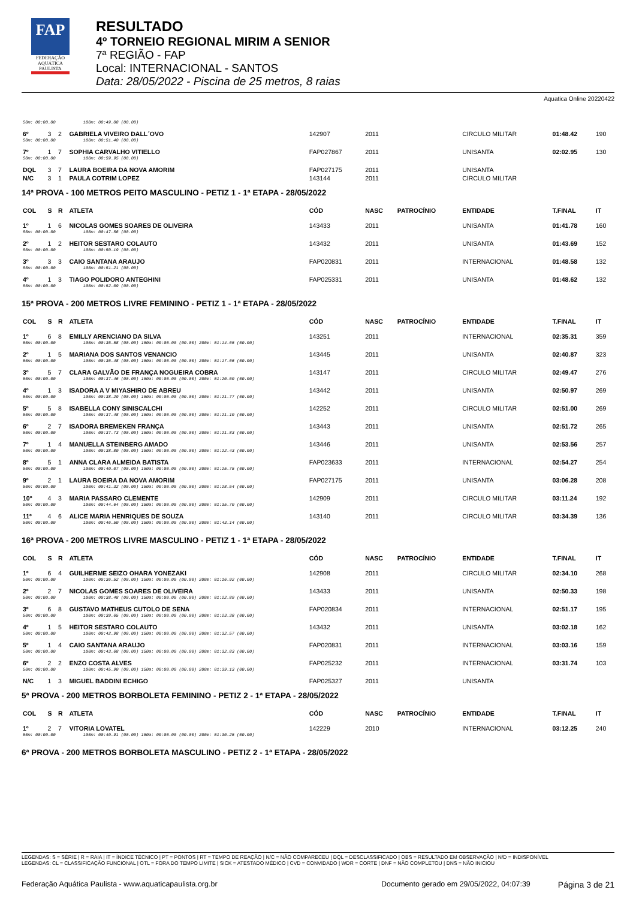FAP
FEDERAÇÃO
AQUÁTICA
PAULISTA
RESULTADO
4º TORNEIO REGIONAL MIRIM A SENIOR
7ª REGIÃO - FAP
Local: INTERNACIONAL - SANTOS
Data: 28/05/2022 - Piscina de 25 metros, 8 raias
Aquatica Online 20220422
| 50m: 00:00.00 100m: 00:49.08 (00.00) | | | | | | | | | |
| 6º | 3 | 2 | GABRIELA VIVEIRO DALL´OVO | 142907 | 2011 | | CIRCULO MILITAR | 01:48.42 | 190 |
| 50m: 00:00.00 100m: 00:51.40 (00.00) | | | | | | | | | |
| 7º | 1 | 7 | SOPHIA CARVALHO VITIELLO | FAP027867 | 2011 | | UNISANTA | 02:02.95 | 130 |
| 50m: 00:00.00 100m: 00:59.95 (00.00) | | | | | | | | | |
| DQL | 3 | 7 | LAURA BOEIRA DA NOVA AMORIM | FAP027175 | 2011 | | UNISANTA | | |
| N/C | 3 | 1 | PAULA COTRIM LOPEZ | 143144 | 2011 | | CIRCULO MILITAR | | |
| 14ª PROVA - 100 METROS PEITO MASCULINO - PETIZ 1 - 1ª ETAPA - 28/05/2022 | | | | | | | | | |
| COL | S | R | ATLETA | CÓD | NASC | PATROCÍNIO | ENTIDADE | T.FINAL | IT |
| 1º | 1 | 6 | NICOLAS GOMES SOARES DE OLIVEIRA | 143433 | 2011 | | UNISANTA | 01:41.78 | 160 |
| 50m: 00:00.00 100m: 00:47.56 (00.00) | | | | | | | | | |
| 2º | 1 | 2 | HEITOR SESTARO COLAUTO | 143432 | 2011 | | UNISANTA | 01:43.69 | 152 |
| 50m: 00:00.00 100m: 00:50.19 (00.00) | | | | | | | | | |
| 3º | 3 | 3 | CAIO SANTANA ARAUJO | FAP020831 | 2011 | | INTERNACIONAL | 01:48.58 | 132 |
| 50m: 00:00.00 100m: 00:51.21 (00.00) | | | | | | | | | |
| 4º | 1 | 3 | TIAGO POLIDORO ANTEGHINI | FAP025331 | 2011 | | UNISANTA | 01:48.62 | 132 |
| 50m: 00:00.00 100m: 00:52.09 (00.00) | | | | | | | | | |
| 15ª PROVA - 200 METROS LIVRE FEMININO - PETIZ 1 - 1ª ETAPA - 28/05/2022 | | | | | | | | | |
| COL | S | R | ATLETA | CÓD | NASC | PATROCÍNIO | ENTIDADE | T.FINAL | IT |
| 1º | 6 | 8 | EMILLY ARENCIANO DA SILVA | 143251 | 2011 | | INTERNACIONAL | 02:35.31 | 359 |
| 50m: 00:00.00 100m: 00:35.58 (00.00) 150m: 00:00.00 (00.00) 200m: 01:14.65 (00.00) | | | | | | | | | |
| 2º | 1 | 5 | MARIANA DOS SANTOS VENANCIO | 143445 | 2011 | | UNISANTA | 02:40.87 | 323 |
| 50m: 00:00.00 100m: 00:36.48 (00.00) 150m: 00:00.00 (00.00) 200m: 01:17.66 (00.00) | | | | | | | | | |
| 3º | 5 | 7 | CLARA GALVÃO DE FRANÇA NOGUEIRA COBRA | 143147 | 2011 | | CIRCULO MILITAR | 02:49.47 | 276 |
| 50m: 00:00.00 100m: 00:37.46 (00.00) 150m: 00:00.00 (00.00) 200m: 01:20.50 (00.00) | | | | | | | | | |
| 4º | 1 | 3 | ISADORA A V MIYASHIRO DE ABREU | 143442 | 2011 | | UNISANTA | 02:50.97 | 269 |
| 50m: 00:00.00 100m: 00:38.29 (00.00) 150m: 00:00.00 (00.00) 200m: 01:21.77 (00.00) | | | | | | | | | |
| 5º | 5 | 8 | ISABELLA CONY SINISCALCHI | 142252 | 2011 | | CIRCULO MILITAR | 02:51.00 | 269 |
| 50m: 00:00.00 100m: 00:37.48 (00.00) 150m: 00:00.00 (00.00) 200m: 01:21.10 (00.00) | | | | | | | | | |
| 6º | 2 | 7 | ISADORA BREMEKEN FRANÇA | 143443 | 2011 | | UNISANTA | 02:51.72 | 265 |
| 50m: 00:00.00 100m: 00:37.73 (00.00) 150m: 00:00.00 (00.00) 200m: 01:21.83 (00.00) | | | | | | | | | |
| 7º | 1 | 4 | MANUELLA STEINBERG AMADO | 143446 | 2011 | | UNISANTA | 02:53.56 | 257 |
| 50m: 00:00.00 100m: 00:38.80 (00.00) 150m: 00:00.00 (00.00) 200m: 01:22.43 (00.00) | | | | | | | | | |
| 8º | 5 | 1 | ANNA CLARA ALMEIDA BATISTA | FAP023633 | 2011 | | INTERNACIONAL | 02:54.27 | 254 |
| 50m: 00:00.00 100m: 00:40.07 (00.00) 150m: 00:00.00 (00.00) 200m: 01:25.75 (00.00) | | | | | | | | | |
| 9º | 2 | 1 | LAURA BOEIRA DA NOVA AMORIM | FAP027175 | 2011 | | UNISANTA | 03:06.28 | 208 |
| 50m: 00:00.00 100m: 00:41.32 (00.00) 150m: 00:00.00 (00.00) 200m: 01:28.54 (00.00) | | | | | | | | | |
| 10º | 4 | 3 | MARIA PASSARO CLEMENTE | 142909 | 2011 | | CIRCULO MILITAR | 03:11.24 | 192 |
| 50m: 00:00.00 100m: 00:44.64 (00.00) 150m: 00:00.00 (00.00) 200m: 01:35.70 (00.00) | | | | | | | | | |
| 11º | 4 | 6 | ALICE MARIA HENRIQUES DE SOUZA | 143140 | 2011 | | CIRCULO MILITAR | 03:34.39 | 136 |
| 50m: 00:00.00 100m: 00:46.50 (00.00) 150m: 00:00.00 (00.00) 200m: 01:43.14 (00.00) | | | | | | | | | |
| 16ª PROVA - 200 METROS LIVRE MASCULINO - PETIZ 1 - 1ª ETAPA - 28/05/2022 | | | | | | | | | |
| COL | S | R | ATLETA | CÓD | NASC | PATROCÍNIO | ENTIDADE | T.FINAL | IT |
| 1º | 6 | 4 | GUILHERME SEIZO OHARA YONEZAKI | 142908 | 2011 | | CIRCULO MILITAR | 02:34.10 | 268 |
| 50m: 00:00.00 100m: 00:36.52 (00.00) 150m: 00:00.00 (00.00) 200m: 01:16.92 (00.00) | | | | | | | | | |
| 2º | 2 | 7 | NICOLAS GOMES SOARES DE OLIVEIRA | 143433 | 2011 | | UNISANTA | 02:50.33 | 198 |
| 50m: 00:00.00 100m: 00:38.48 (00.00) 150m: 00:00.00 (00.00) 200m: 01:22.89 (00.00) | | | | | | | | | |
| 3º | 6 | 8 | GUSTAVO MATHEUS CUTOLO DE SENA | FAP020834 | 2011 | | INTERNACIONAL | 02:51.17 | 195 |
| 50m: 00:00.00 100m: 00:39.65 (00.00) 150m: 00:00.00 (00.00) 200m: 01:23.38 (00.00) | | | | | | | | | |
| 4º | 1 | 5 | HEITOR SESTARO COLAUTO | 143432 | 2011 | | UNISANTA | 03:02.18 | 162 |
| 50m: 00:00.00 100m: 00:42.98 (00.00) 150m: 00:00.00 (00.00) 200m: 01:32.57 (00.00) | | | | | | | | | |
| 5º | 1 | 4 | CAIO SANTANA ARAUJO | FAP020831 | 2011 | | INTERNACIONAL | 03:03.16 | 159 |
| 50m: 00:00.00 100m: 00:43.68 (00.00) 150m: 00:00.00 (00.00) 200m: 01:32.83 (00.00) | | | | | | | | | |
| 6º | 2 | 2 | ENZO COSTA ALVES | FAP025232 | 2011 | | INTERNACIONAL | 03:31.74 | 103 |
| 50m: 00:00.00 100m: 00:45.90 (00.00) 150m: 00:00.00 (00.00) 200m: 01:39.13 (00.00) | | | | | | | | | |
| N/C | 1 | 3 | MIGUEL BADDINI ECHIGO | FAP025327 | 2011 | | UNISANTA | | |
| 5ª PROVA - 200 METROS BORBOLETA FEMININO - PETIZ 2 - 1ª ETAPA - 28/05/2022 | | | | | | | | | |
| COL | S | R | ATLETA | CÓD | NASC | PATROCÍNIO | ENTIDADE | T.FINAL | IT |
| 1º | 2 | 7 | VITORIA LOVATEL | 142229 | 2010 | | INTERNACIONAL | 03:12.25 | 240 |
| 50m: 00:00.00 100m: 00:40.91 (00.00) 150m: 00:00.00 (00.00) 200m: 01:30.25 (00.00) | | | | | | | | | |
| 6ª PROVA - 200 METROS BORBOLETA MASCULINO - PETIZ 2 - 1ª ETAPA - 28/05/2022 | | | | | | | | | |
LEGENDAS: S = SÉRIE | R = RAIA | IT = ÍNDICE TÉCNICO | PT = PONTOS | RT = TEMPO DE REAÇÃO | N/C = NÃO COMPARECEU | DQL = DESCLASSIFICADO | OBS = RESULTADO EM OBSERVAÇÃO | N/D = INDISPONÍVEL
LEGENDAS: CL = CLASSIFICAÇÃO FUNCIONAL | OTL = FORA DO TEMPO LIMITE | SICK = ATESTADO MÉDICO | CVD = CONVIDADO | WDR = CORTE | DNF = NÃO COMPLETOU | DNS = NÃO INICIOU
Federação Aquática Paulista - www.aquaticapaulista.org.br Documento gerado em 29/05/2022, 04:07:39 Página 3 de 21